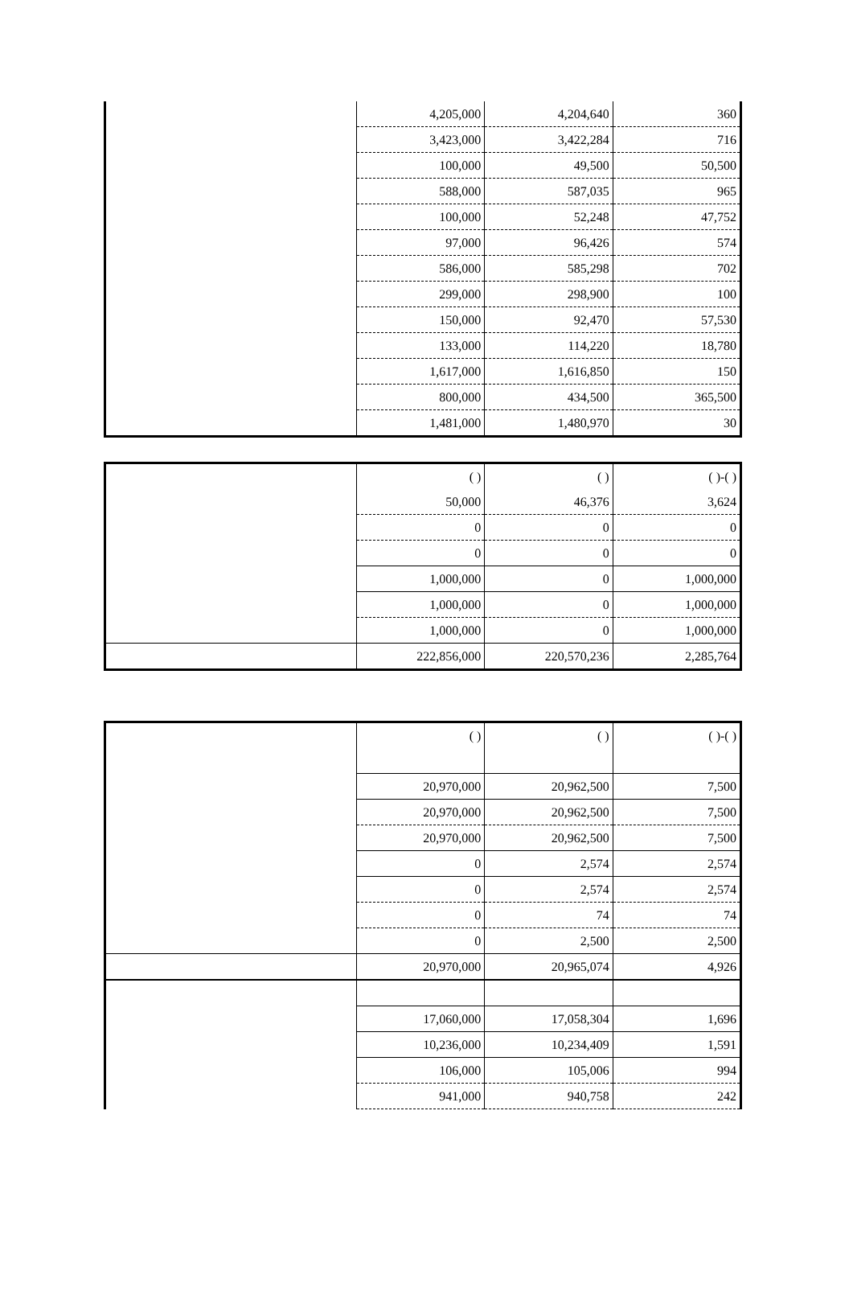| | 4,205,000 | 4,204,640 | 360 |
| | 3,423,000 | 3,422,284 | 716 |
| | 100,000 | 49,500 | 50,500 |
| | 588,000 | 587,035 | 965 |
| | 100,000 | 52,248 | 47,752 |
| | 97,000 | 96,426 | 574 |
| | 586,000 | 585,298 | 702 |
| | 299,000 | 298,900 | 100 |
| | 150,000 | 92,470 | 57,530 |
| | 133,000 | 114,220 | 18,780 |
| | 1,617,000 | 1,616,850 | 150 |
| | 800,000 | 434,500 | 365,500 |
| | 1,481,000 | 1,480,970 | 30 |
| | ( ) | ( ) | ( )-( ) |
| --- | --- | --- | --- |
| | 50,000 | 46,376 | 3,624 |
| | 0 | 0 | 0 |
| | 0 | 0 | 0 |
| | 1,000,000 | 0 | 1,000,000 |
| | 1,000,000 | 0 | 1,000,000 |
| | 1,000,000 | 0 | 1,000,000 |
| | 222,856,000 | 220,570,236 | 2,285,764 |
| | ( ) | ( ) | ( )-( ) |
| --- | --- | --- | --- |
| | 20,970,000 | 20,962,500 | 7,500 |
| | 20,970,000 | 20,962,500 | 7,500 |
| | 20,970,000 | 20,962,500 | 7,500 |
| | 0 | 2,574 | 2,574 |
| | 0 | 2,574 | 2,574 |
| | 0 | 74 | 74 |
| | 0 | 2,500 | 2,500 |
| | 20,970,000 | 20,965,074 | 4,926 |
| | 17,060,000 | 17,058,304 | 1,696 |
| | 10,236,000 | 10,234,409 | 1,591 |
| | 106,000 | 105,006 | 994 |
| | 941,000 | 940,758 | 242 |